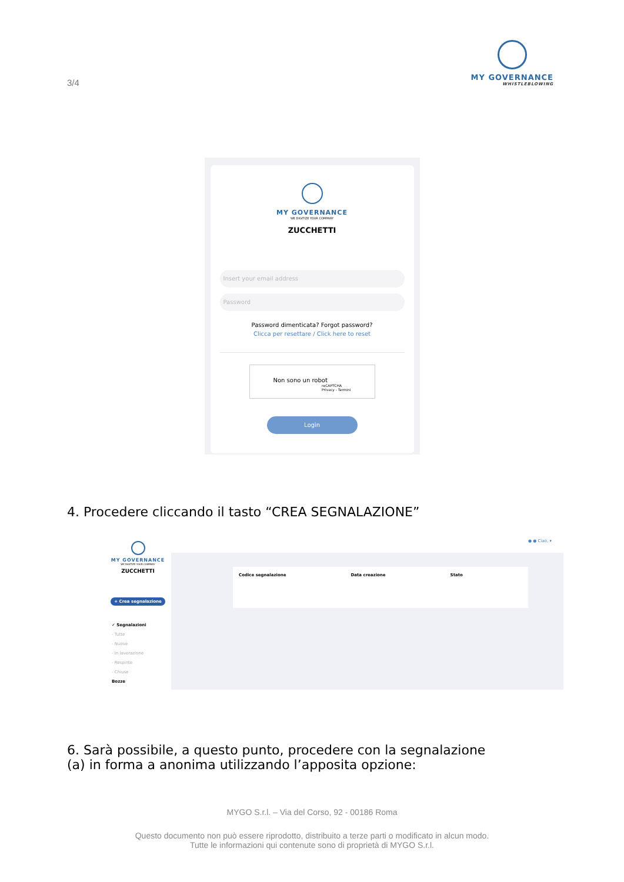3/4
MY GOVERNANCE
WHISTLEBLOWING
MY GOVERNANCE
WE DIGITIZE YOUR COMPANY
ZUCCHETTI
Insert your email address
Password
Password dimenticata? Forgot password?
Clicca per resettare / Click here to reset
Non sono un robot reCAPTCHA
Privacy - Termini
Login
4. Procedere cliccando il tasto “CREA SEGNALAZIONE”
MY GOVERNANCE
WE DIGITIZE YOUR COMPANY
ZUCCHETTI
+ Crea segnalazione
✓ Segnalazioni
- Tutte
- Nuove
- In lavorazione
- Respinte
- Chiuse
Bozze
● ● Ciao, ▾
Codice segnalazione Data creazione Stato
6. Sarà possibile, a questo punto, procedere con la segnalazione
(a) in forma a anonima utilizzando l’apposita opzione:
MYGO S.r.l. – Via del Corso, 92 - 00186 Roma
Questo documento non può essere riprodotto, distribuito a terze parti o modificato in alcun modo.
Tutte le informazioni qui contenute sono di proprietà di MYGO S.r.l.